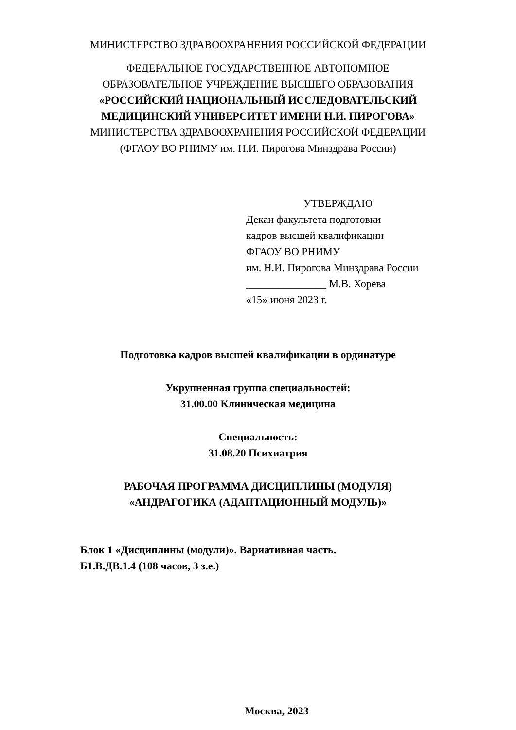МИНИСТЕРСТВО ЗДРАВООХРАНЕНИЯ РОССИЙСКОЙ ФЕДЕРАЦИИ
ФЕДЕРАЛЬНОЕ ГОСУДАРСТВЕННОЕ АВТОНОМНОЕ
ОБРАЗОВАТЕЛЬНОЕ УЧРЕЖДЕНИЕ ВЫСШЕГО ОБРАЗОВАНИЯ
«РОССИЙСКИЙ НАЦИОНАЛЬНЫЙ ИССЛЕДОВАТЕЛЬСКИЙ
МЕДИЦИНСКИЙ УНИВЕРСИТЕТ ИМЕНИ Н.И. ПИРОГОВА»
МИНИСТЕРСТВА ЗДРАВООХРАНЕНИЯ РОССИЙСКОЙ ФЕДЕРАЦИИ
(ФГАОУ ВО РНИМУ им. Н.И. Пирогова Минздрава России)
УТВЕРЖДАЮ
Декан факультета подготовки
кадров высшей квалификации
ФГАОУ ВО РНИМУ
им. Н.И. Пирогова Минздрава России
_______________ М.В. Хорева
«15» июня 2023 г.
Подготовка кадров высшей квалификации в ординатуре
Укрупненная группа специальностей:
31.00.00 Клиническая медицина
Специальность:
31.08.20 Психиатрия
РАБОЧАЯ ПРОГРАММА ДИСЦИПЛИНЫ (МОДУЛЯ)
«АНДРАГОГИКА (АДАПТАЦИОННЫЙ МОДУЛЬ)»
Блок 1 «Дисциплины (модули)». Вариативная часть.
Б1.В.ДВ.1.4 (108 часов, 3 з.е.)
Москва, 2023